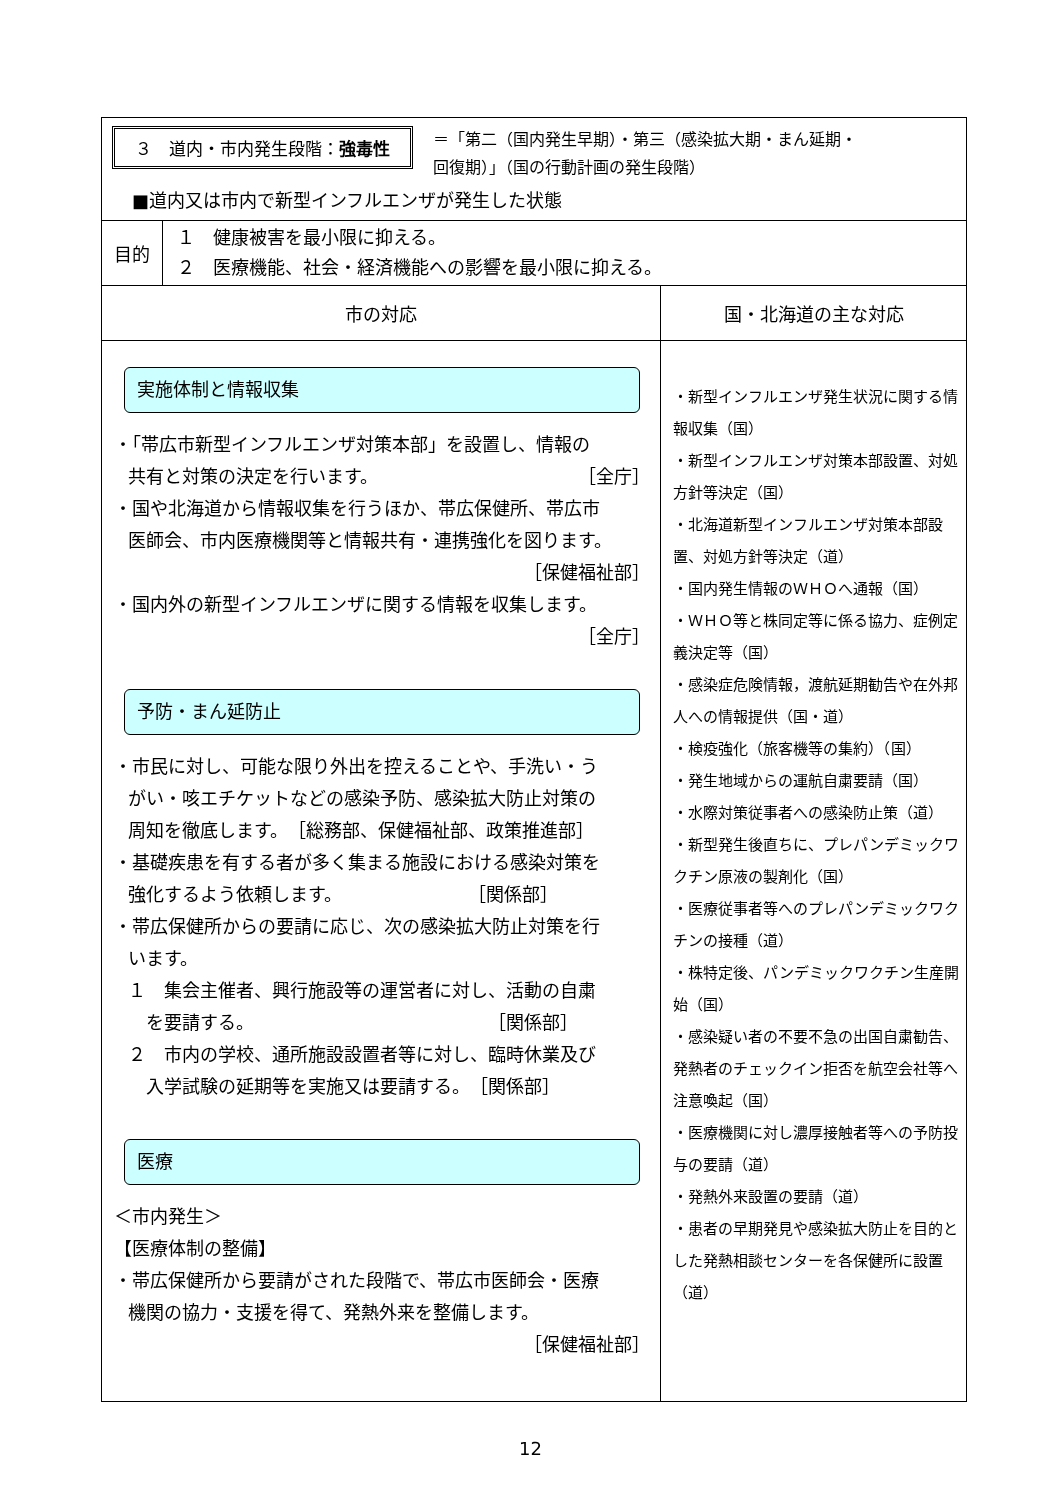| ３ 道内・市内発生段階： 強毒性 ＝「第二（国内発生早期）・第三（感染拡大期・まん延期・ 回復期）」（国の行動計画の発生段階） ■道内又は市内で新型インフルエンザが発生した状態 | | |
| 目的 | １ 健康被害を最小限に抑える。 ２ 医療機能、社会・経済機能への影響を最小限に抑える。 | |
| 市の対応 | | 国・北海道の主な対応 |
| 実施体制と情報収集 ・「帯広市新型インフルエンザ対策本部」を設置し、情報の 共有と対策の決定を行います。 ［全庁］ ・国や北海道から情報収集を行うほか、帯広保健所、帯広市 医師会、市内医療機関等と情報共有・連携強化を図ります。 ［保健福祉部］ ・国内外の新型インフルエンザに関する情報を収集します。 ［全庁］ 予防・まん延防止 ・市民に対し、可能な限り外出を控えることや、手洗い・う がい・咳エチケットなどの感染予防、感染拡大防止対策の 周知を徹底します。 ［総務部、保健福祉部、政策推進部］ ・基礎疾患を有する者が多く集まる施設における感染対策を 強化するよう依頼します。 ［関係部］ ・帯広保健所からの要請に応じ、次の感染拡大防止対策を行 います。 １ 集会主催者、興行施設等の運営者に対し、活動の自粛 を要請する。 ［関係部］ ２ 市内の学校、通所施設設置者等に対し、臨時休業及び 入学試験の延期等を実施又は要請する。 ［関係部］ 医療 ＜市内発生＞ 【医療体制の整備】 ・帯広保健所から要請がされた段階で、帯広市医師会・医療 機関の協力・支援を得て、発熱外来を整備します。 ［保健福祉部］ | | ・新型インフルエンザ発生状況に関する情報収集（国） ・新型インフルエンザ対策本部設置、対処方針等決定（国） ・北海道新型インフルエンザ対策本部設置、対処方針等決定（道） ・国内発生情報のＷＨＯへ通報（国） ・ＷＨＯ等と株同定等に係る協力、症例定義決定等（国） ・感染症危険情報，渡航延期勧告や在外邦人への情報提供（国・道） ・検疫強化（旅客機等の集約）（国） ・発生地域からの運航自粛要請（国） ・水際対策従事者への感染防止策（道） ・新型発生後直ちに、プレパンデミックワクチン原液の製剤化（国） ・医療従事者等へのプレパンデミックワクチンの接種（道） ・株特定後、パンデミックワクチン生産開始（国） ・感染疑い者の不要不急の出国自粛勧告、発熱者のチェックイン拒否を航空会社等へ注意喚起（国） ・医療機関に対し濃厚接触者等への予防投与の要請（道） ・発熱外来設置の要請（道） ・患者の早期発見や感染拡大防止を目的とした発熱相談センターを各保健所に設置（道） |
12